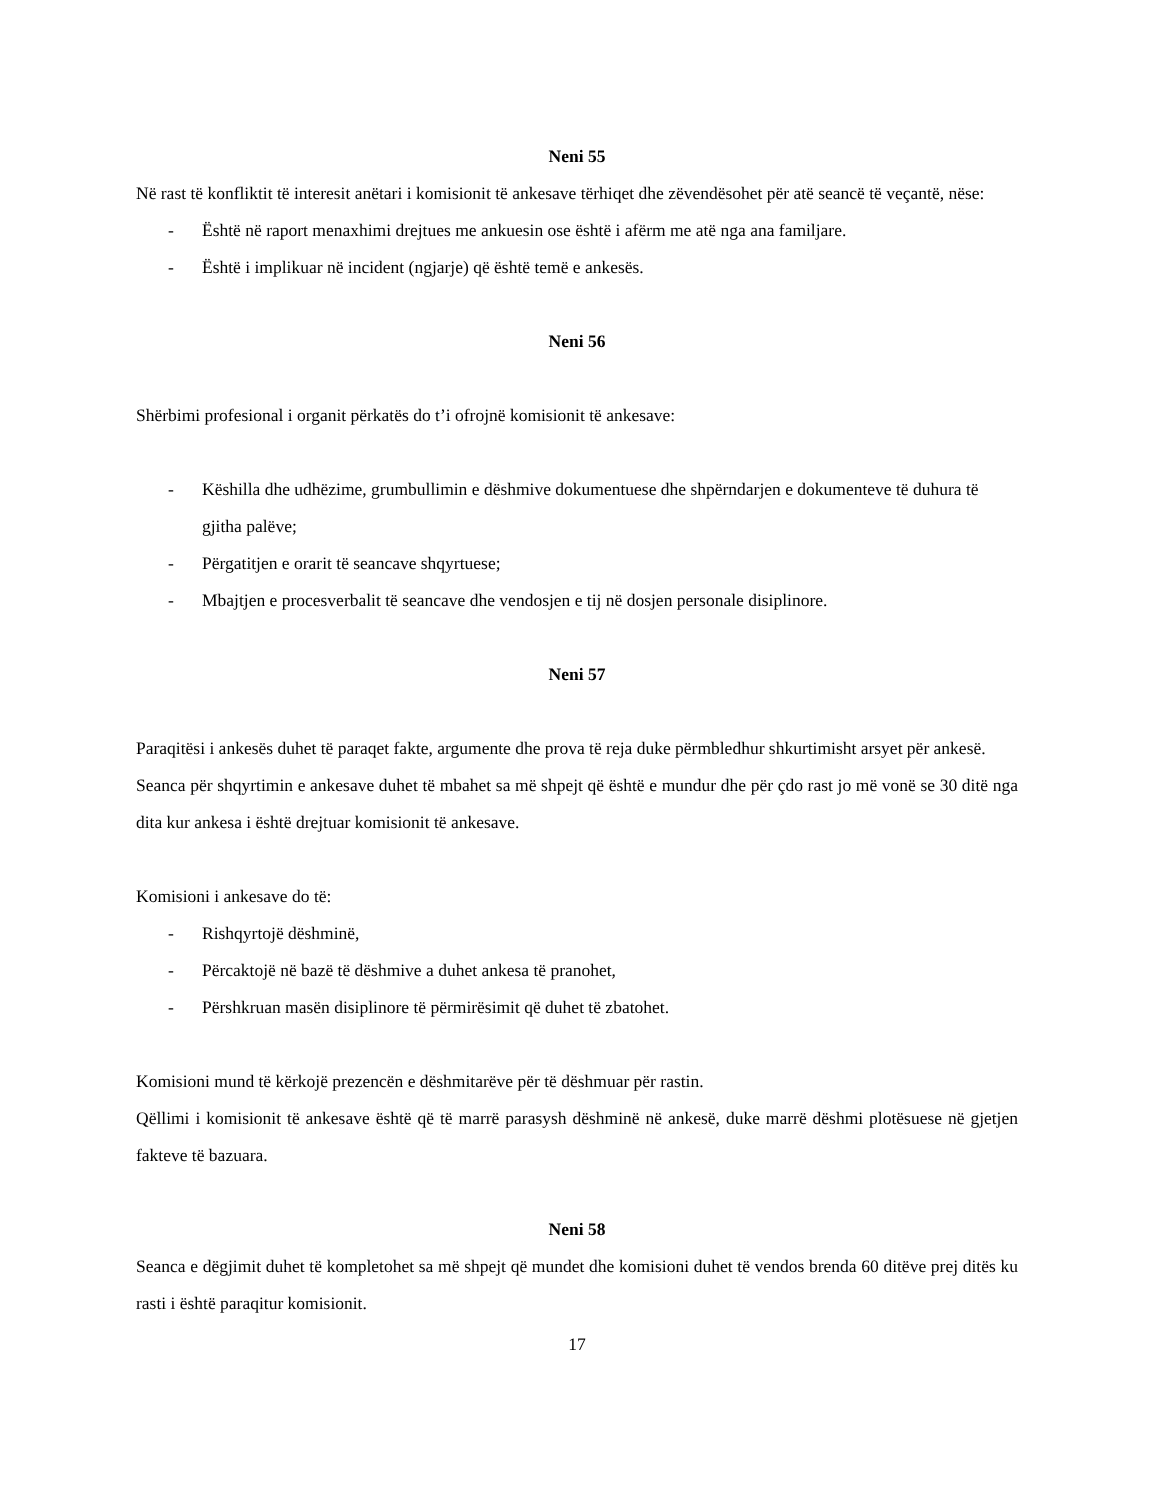Neni 55
Në rast të konfliktit të interesit anëtari i komisionit të ankesave tërhiqet dhe zëvendësohet për atë seancë të veçantë, nëse:
- Është në raport menaxhimi drejtues me ankuesin ose është i afërm me atë nga ana familjare.
- Është i implikuar në incident (ngjarje) që është temë e ankesës.
Neni 56
Shërbimi profesional i organit përkatës do t’i ofrojnë komisionit të ankesave:
- Këshilla dhe udhëzime, grumbullimin e dëshmive dokumentuese dhe shpërndarjen e dokumenteve të duhura të gjitha palëve;
- Përgatitjen e orarit të seancave shqyrtuese;
- Mbajtjen e procesverbalit të seancave dhe vendosjen e tij në dosjen personale disiplinore.
Neni 57
Paraqitësi i ankesës duhet të paraqet fakte, argumente dhe prova të reja duke përmbledhur shkurtimisht arsyet për ankesë.
Seanca për shqyrtimin e ankesave duhet të mbahet sa më shpejt që është e mundur dhe për çdo rast jo më vonë se 30 ditë nga dita kur ankesa i është drejtuar komisionit të ankesave.
Komisioni i ankesave do të:
- Rishqyrtojë dëshminë,
- Përcaktojë në bazë të dëshmive a duhet ankesa të pranohet,
- Përshkruan masën disiplinore të përmirësimit që duhet të zbatohet.
Komisioni mund të kërkojë prezencën e dëshmitarëve për të dëshmuar për rastin.
Qëllimi i komisionit të ankesave është që të marrë parasysh dëshminë në ankesë, duke marrë dëshmi plotësuese në gjetjen fakteve të bazuara.
Neni 58
Seanca e dëgjimit duhet të kompletohet sa më shpejt që mundet dhe komisioni duhet të vendos brenda 60 ditëve prej ditës ku rasti i është paraqitur komisionit.
17